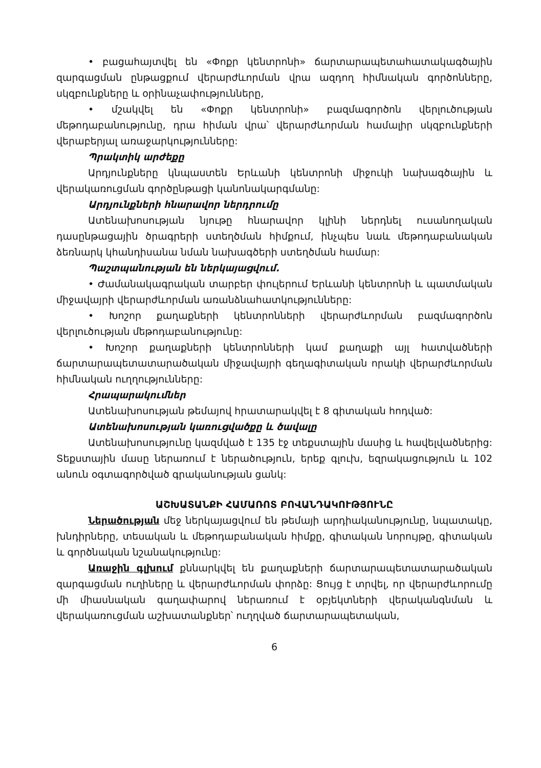• բացահայտվել են «Փոքր կենտրոնի» ճարտարապետահատակագծային զարգացման ընթացքում վերարժևորման վրա ազդող հիմնական գործոնները, սկզբունքները և օրինաչափությունները,
• մշակվել են «Փոքր կենտրոնի» բազմագործոն վերլուծության մեթոդաբանությունը, դրա հիման վրա՝ վերարժևորման համալիր սկզբունքների վերաբերյալ առաջարկությունները:
Պրակտիկ արժեքը
Արդյունքները կնպաստեն Երևանի կենտրոնի միջուկի նախագծային և վերակառուցման գործընթացի կանոնակարգմանը:
Արդյունքների հնարավոր ներդրումը
Ատենախոսության նյութը հնարավոր կլինի ներդնել ուսանողական դասընթացային ծրագրերի ստեղծման հիմքում, ինչպես նաև մեթոդաբանական ձեռնարկ կհանդիսանա նման նախագծերի ստեղծման համար:
Պաշտպանության են ներկայացվում.
• Ժամանակագրական տարբեր փուլերում Երևանի կենտրոնի և պատմական միջավայրի վերարժևորման առանձնահատկությունները:
• Խոշոր քաղաքների կենտրոնների վերարժևորման բազմագործոն վերլուծության մեթոդաբանությունը:
• Խոշոր քաղաքների կենտրոնների կամ քաղաքի այլ հատվածների ճարտարապետատարածական միջավայրի գեղագիտական որակի վերարժևորման հիմնական ուղղությունները:
Հրապարակումներ
Ատենախոսության թեմայով հրատարակվել է 8 գիտական հոդված:
Ատենախոսության կառուցվածքը և ծավալը
Ատենախոսությունը կազմված է 135 էջ տեքստային մասից և հավելվածներից: Տեքստային մասը ներառում է ներածություն, երեք գլուխ, եզրակացություն և 102 անուն օգտագործված գրականության ցանկ:
ԱՇԽԱՏԱՆՔԻ ՀԱՄԱՌՈՏ ԲՈՎԱՆԴԱԿՈՒԹՅՈՒՆԸ
Ներածության մեջ ներկայացվում են թեմայի արդիականությունը, նպատակը, խնդիրները, տեսական և մեթոդաբանական հիմքը, գիտական նորույթը, գիտական և գործնական նշանակությունը:
Առաջին գլխում քննարկվել են քաղաքների ճարտարապետատարածական զարգացման ուղիները և վերարժևորման փորձը: Ցույց է տրվել, որ վերարժևորումը մի միասնական գաղափարով ներառում է օբյեկտների վերականգնման և վերակառուցման աշխատանքներ՝ ուղղված ճարտարապետական,
6